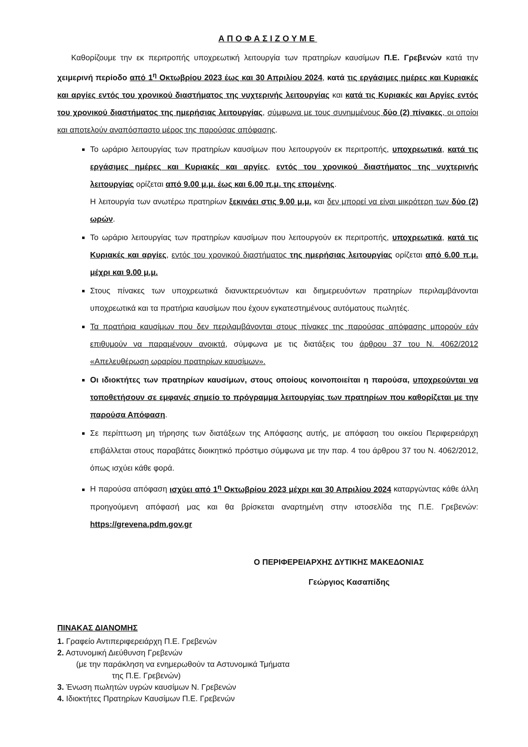ΑΠΟΦΑΣΙΖΟΥΜΕ
Καθορίζουμε την εκ περιτροπής υποχρεωτική λειτουργία των πρατηρίων καυσίμων Π.Ε. Γρεβενών κατά την χειμερινή περίοδο από 1<sup>η</sup> Οκτωβρίου 2023 έως και 30 Απριλίου 2024, κατά τις εργάσιμες ημέρες και Κυριακές και αργίες εντός του χρονικού διαστήματος της νυχτερινής λειτουργίας και κατά τις Κυριακές και Αργίες εντός του χρονικού διαστήματος της ημερήσιας λειτουργίας, σύμφωνα με τους συνημμένους δύο (2) πίνακες, οι οποίοι και αποτελούν αναπόσπαστο μέρος της παρούσας απόφασης.
Το ωράριο λειτουργίας των πρατηρίων καυσίμων που λειτουργούν εκ περιτροπής, υποχρεωτικά, κατά τις εργάσιμες ημέρες και Κυριακές και αργίες, εντός του χρονικού διαστήματος της νυχτερινής λειτουργίας ορίζεται από 9.00 μ.μ. έως και 6.00 π.μ. της επομένης.
Η λειτουργία των ανωτέρω πρατηρίων ξεκινάει στις 9.00 μ.μ. και δεν μπορεί να είναι μικρότερη των δύο (2) ωρών.
Το ωράριο λειτουργίας των πρατηρίων καυσίμων που λειτουργούν εκ περιτροπής, υποχρεωτικά, κατά τις Κυριακές και αργίες, εντός του χρονικού διαστήματος της ημερήσιας λειτουργίας ορίζεται από 6.00 π.μ. μέχρι και 9.00 μ.μ.
Στους πίνακες των υποχρεωτικά διανυκτερευόντων και διημερευόντων πρατηρίων περιλαμβάνονται υποχρεωτικά και τα πρατήρια καυσίμων που έχουν εγκατεστημένους αυτόματους πωλητές.
Τα πρατήρια καυσίμων που δεν περιλαμβάνονται στους πίνακες της παρούσας απόφασης μπορούν εάν επιθυμούν να παραμένουν ανοικτά, σύμφωνα με τις διατάξεις του άρθρου 37 του Ν. 4062/2012 «Απελευθέρωση ωραρίου πρατηρίων καυσίμων».
Οι ιδιοκτήτες των πρατηρίων καυσίμων, στους οποίους κοινοποιείται η παρούσα, υποχρεούνται να τοποθετήσουν σε εμφανές σημείο το πρόγραμμα λειτουργίας των πρατηρίων που καθορίζεται με την παρούσα Απόφαση.
Σε περίπτωση μη τήρησης των διατάξεων της Απόφασης αυτής, με απόφαση του οικείου Περιφερειάρχη επιβάλλεται στους παραβάτες διοικητικό πρόστιμο σύμφωνα με την παρ. 4 του άρθρου 37 του Ν. 4062/2012, όπως ισχύει κάθε φορά.
Η παρούσα απόφαση ισχύει από 1<sup>η</sup> Οκτωβρίου 2023 μέχρι και 30 Απριλίου 2024 καταργώντας κάθε άλλη προηγούμενη απόφασή μας και θα βρίσκεται αναρτημένη στην ιστοσελίδα της Π.Ε. Γρεβενών: https://grevena.pdm.gov.gr
Ο ΠΕΡΙΦΕΡΕΙΑΡΧΗΣ ΔΥΤΙΚΗΣ ΜΑΚΕΔΟΝΙΑΣ
Γεώργιος Κασαπίδης
ΠΙΝΑΚΑΣ ΔΙΑΝΟΜΗΣ
1. Γραφείο Αντιπεριφερειάρχη Π.Ε. Γρεβενών
2. Αστυνομική Διεύθυνση Γρεβενών
(με την παράκληση να ενημερωθούν τα Αστυνομικά Τμήματα
της Π.Ε. Γρεβενών)
3. Ένωση πωλητών υγρών καυσίμων Ν. Γρεβενών
4. Ιδιοκτήτες Πρατηρίων Καυσίμων Π.Ε. Γρεβενών